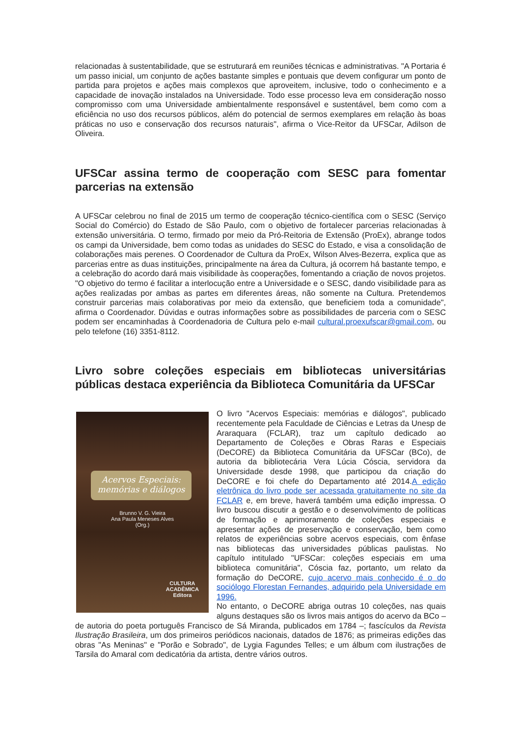relacionadas à sustentabilidade, que se estruturará em reuniões técnicas e administrativas. "A Portaria é um passo inicial, um conjunto de ações bastante simples e pontuais que devem configurar um ponto de partida para projetos e ações mais complexos que aproveitem, inclusive, todo o conhecimento e a capacidade de inovação instalados na Universidade. Todo esse processo leva em consideração nosso compromisso com uma Universidade ambientalmente responsável e sustentável, bem como com a eficiência no uso dos recursos públicos, além do potencial de sermos exemplares em relação às boas práticas no uso e conservação dos recursos naturais", afirma o Vice-Reitor da UFSCar, Adilson de Oliveira.
UFSCar assina termo de cooperação com SESC para fomentar parcerias na extensão
A UFSCar celebrou no final de 2015 um termo de cooperação técnico-científica com o SESC (Serviço Social do Comércio) do Estado de São Paulo, com o objetivo de fortalecer parcerias relacionadas à extensão universitária. O termo, firmado por meio da Pró-Reitoria de Extensão (ProEx), abrange todos os campi da Universidade, bem como todas as unidades do SESC do Estado, e visa a consolidação de colaborações mais perenes. O Coordenador de Cultura da ProEx, Wilson Alves-Bezerra, explica que as parcerias entre as duas instituições, principalmente na área da Cultura, já ocorrem há bastante tempo, e a celebração do acordo dará mais visibilidade às cooperações, fomentando a criação de novos projetos. "O objetivo do termo é facilitar a interlocução entre a Universidade e o SESC, dando visibilidade para as ações realizadas por ambas as partes em diferentes áreas, não somente na Cultura. Pretendemos construir parcerias mais colaborativas por meio da extensão, que beneficiem toda a comunidade", afirma o Coordenador. Dúvidas e outras informações sobre as possibilidades de parceria com o SESC podem ser encaminhadas à Coordenadoria de Cultura pelo e-mail cultural.proexufscar@gmail.com, ou pelo telefone (16) 3351-8112.
Livro sobre coleções especiais em bibliotecas universitárias públicas destaca experiência da Biblioteca Comunitária da UFSCar
Acervos Especiais:
memórias e diálogos
Brunno V. G. Vieira
Ana Paula Meneses Alves
(Org.)
CULTURA
ACADÊMICA
Editora
O livro "Acervos Especiais: memórias e diálogos", publicado recentemente pela Faculdade de Ciências e Letras da Unesp de Araraquara (FCLAR), traz um capítulo dedicado ao Departamento de Coleções e Obras Raras e Especiais (DeCORE) da Biblioteca Comunitária da UFSCar (BCo), de autoria da bibliotecária Vera Lúcia Cóscia, servidora da Universidade desde 1998, que participou da criação do DeCORE e foi chefe do Departamento até 2014.A edição eletrônica do livro pode ser acessada gratuitamente no site da FCLAR e, em breve, haverá também uma edição impressa. O livro buscou discutir a gestão e o desenvolvimento de políticas de formação e aprimoramento de coleções especiais e apresentar ações de preservação e conservação, bem como relatos de experiências sobre acervos especiais, com ênfase nas bibliotecas das universidades públicas paulistas. No capítulo intitulado "UFSCar: coleções especiais em uma biblioteca comunitária", Cóscia faz, portanto, um relato da formação do DeCORE, cujo acervo mais conhecido é o do sociólogo Florestan Fernandes, adquirido pela Universidade em 1996.
No entanto, o DeCORE abriga outras 10 coleções, nas quais alguns destaques são os livros mais antigos do acervo da BCo – de autoria do poeta português Francisco de Sá Miranda, publicados em 1784 –; fascículos da Revista Ilustração Brasileira, um dos primeiros periódicos nacionais, datados de 1876; as primeiras edições das obras "As Meninas" e "Porão e Sobrado", de Lygia Fagundes Telles; e um álbum com ilustrações de Tarsila do Amaral com dedicatória da artista, dentre vários outros.